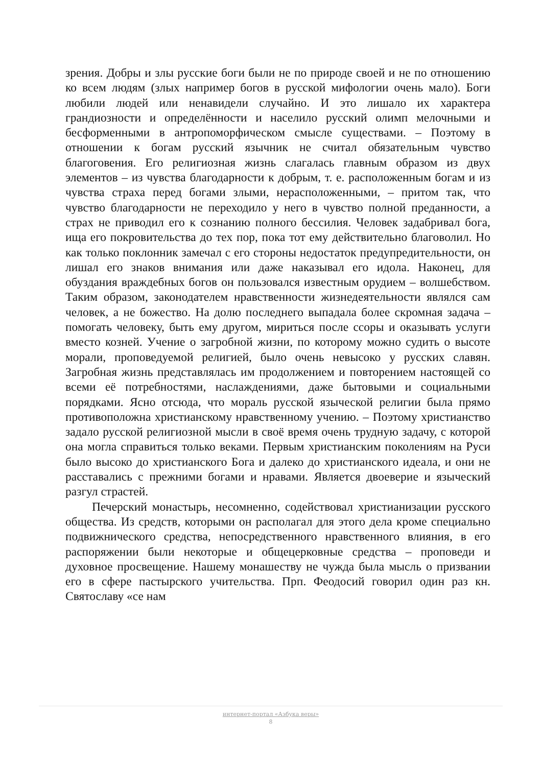зрения. Добры и злы русские боги были не по природе своей и не по отношению ко всем людям (злых например богов в русской мифологии очень мало). Боги любили людей или ненавидели случайно. И это лишало их характера грандиозности и определённости и населило русский олимп мелочными и бесформенными в антропоморфическом смысле существами. – Поэтому в отношении к богам русский язычник не считал обязательным чувство благоговения. Его религиозная жизнь слагалась главным образом из двух элементов – из чувства благодарности к добрым, т. е. расположенным богам и из чувства страха перед богами злыми, нерасположенными, – притом так, что чувство благодарности не переходило у него в чувство полной преданности, а страх не приводил его к сознанию полного бессилия. Человек задабривал бога, ища его покровительства до тех пор, пока тот ему действительно благоволил. Но как только поклонник замечал с его стороны недостаток предупредительности, он лишал его знаков внимания или даже наказывал его идола. Наконец, для обуздания враждебных богов он пользовался известным орудием – волшебством. Таким образом, законодателем нравственности жизнедеятельности являлся сам человек, а не божество. На долю последнего выпадала более скромная задача – помогать человеку, быть ему другом, мириться после ссоры и оказывать услуги вместо козней. Учение о загробной жизни, по которому можно судить о высоте морали, проповедуемой религией, было очень невысоко у русских славян. Загробная жизнь представлялась им продолжением и повторением настоящей со всеми её потребностями, наслаждениями, даже бытовыми и социальными порядками. Ясно отсюда, что мораль русской языческой религии была прямо противоположна христианскому нравственному учению. – Поэтому христианство задало русской религиозной мысли в своё время очень трудную задачу, с которой она могла справиться только веками. Первым христианским поколениям на Руси было высоко до христианского Бога и далеко до христианского идеала, и они не расставались с прежними богами и нравами. Является двоеверие и языческий разгул страстей.
Печерский монастырь, несомненно, содействовал христианизации русского общества. Из средств, которыми он располагал для этого дела кроме специально подвижнического средства, непосредственного нравственного влияния, в его распоряжении были некоторые и общецерковные средства – проповеди и духовное просвещение. Нашему монашеству не чужда была мысль о призвании его в сфере пастырского учительства. Прп. Феодосий говорил один раз кн. Святославу «се нам
интернет-портал «Азбука веры»
8